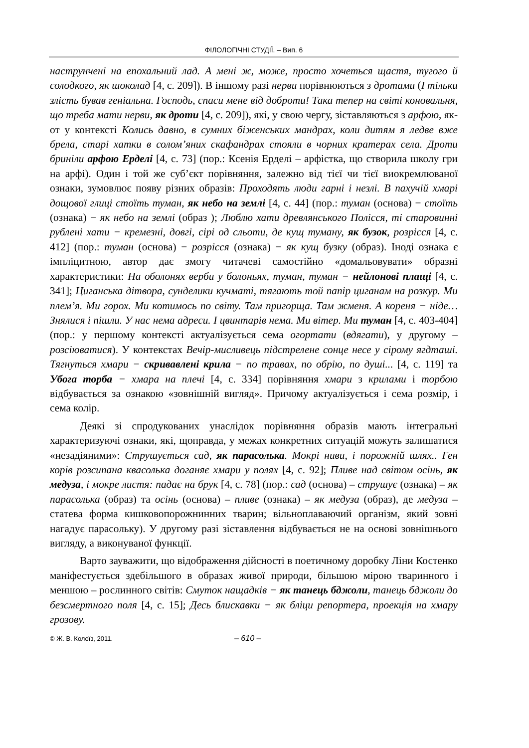ФІЛОЛОГІЧНІ СТУДІЇ. – Вип. 6
наструнчені на епохальний лад. А мені ж, може, просто хочеться щастя, тугого й солодкого, як шоколад [4, с. 209]). В іншому разі нерви порівнюються з дротами (І тільки злість бував геніальна. Господь, спаси мене від доброти! Така тепер на світі коновальня, що треба мати нерви, як дроти [4, с. 209]), які, у свою чергу, зіставляються з арфою, як-от у контексті Колись давно, в сумних біженських мандрах, коли дитям я ледве вже брела, старі хатки в солом’яних скафандрах стояли в чорних кратерах села. Дроти бриніли арфою Ерделі [4, с. 73] (пор.: Ксенія Ерделі – арфістка, що створила школу гри на арфі). Один і той же суб’єкт порівняння, залежно від тієї чи тієї виокремлюваної ознаки, зумовлює появу різних образів: Проходять люди гарні і незлі. В пахучій хмарі дощової глиці стоїть туман, як небо на землі [4, с. 44] (пор.: туман (основа) − стоїть (ознака) − як небо на землі (образ ); Люблю хати древлянського Полісся, ті старовинні рублені хати − кремезні, довгі, сірі од сльоти, де кущ туману, як бузок, розрісся [4, с. 412] (пор.: туман (основа) − розрісся (ознака) − як кущ бузку (образ). Іноді ознака є імпліцитною, автор дає змогу читачеві самостійно «домальовувати» образні характеристики: На оболонях верби у болоньях, туман, туман − нейлонові плащі [4, с. 341]; Циганська дітвора, сунделики кучматі, тягають той папір циганам на розкур. Ми плем’я. Ми горох. Ми котимось по світу. Там пригорща. Там жменя. А кореня − ніде…Знялися і пішли. У нас нема адреси. І цвинтарів нема. Ми вітер. Ми туман [4, с. 403-404] (пор.: у першому контексті актуалізується сема огортати (вдягати), у другому – розсіюватися). У контекстах Вечір-мисливець підстрелене сонце несе у сірому ягдташі. Тягнуться хмари − скривавлені крила − по травах, по обрію, по душі... [4, с. 119] та Убога торба − хмара на плечі [4, с. 334] порівняння хмари з крилами і торбою відбувається за ознакою «зовнішній вигляд». Причому актуалізується і сема розмір, і сема колір.
Деякі зі спродукованих унаслідок порівняння образів мають інтегральні характеризуючі ознаки, які, щоправда, у межах конкретних ситуацій можуть залишатися «незадіяними»: Струшується сад, як парасолька. Мокрі ниви, і порожній шлях.. Ген корів розсипана квасолька доганяє хмари у полях [4, с. 92]; Пливе над світом осінь, як медуза, і мокре листя: падає на брук [4, с. 78] (пор.: сад (основа) – струшує (ознака) – як парасолька (образ) та осінь (основа) – пливе (ознака) – як медуза (образ), де медуза – статева форма кишковопорожнинних тварин; вільноплаваючий організм, який зовні нагадує парасольку). У другому разі зіставлення відбувається не на основі зовнішнього вигляду, а виконуваної функції.
Варто зауважити, що відображення дійсності в поетичному доробку Ліни Костенко маніфестується здебільшого в образах живої природи, більшою мірою тваринного і меншою – рослинного світів: Смуток нащадків − як танець бджоли, танець бджоли до безсмертного поля [4, с. 15]; Десь блискавки − як бліци репортера, проекція на хмару грозову.
© Ж. В. Колоїз, 2011. – 610 –